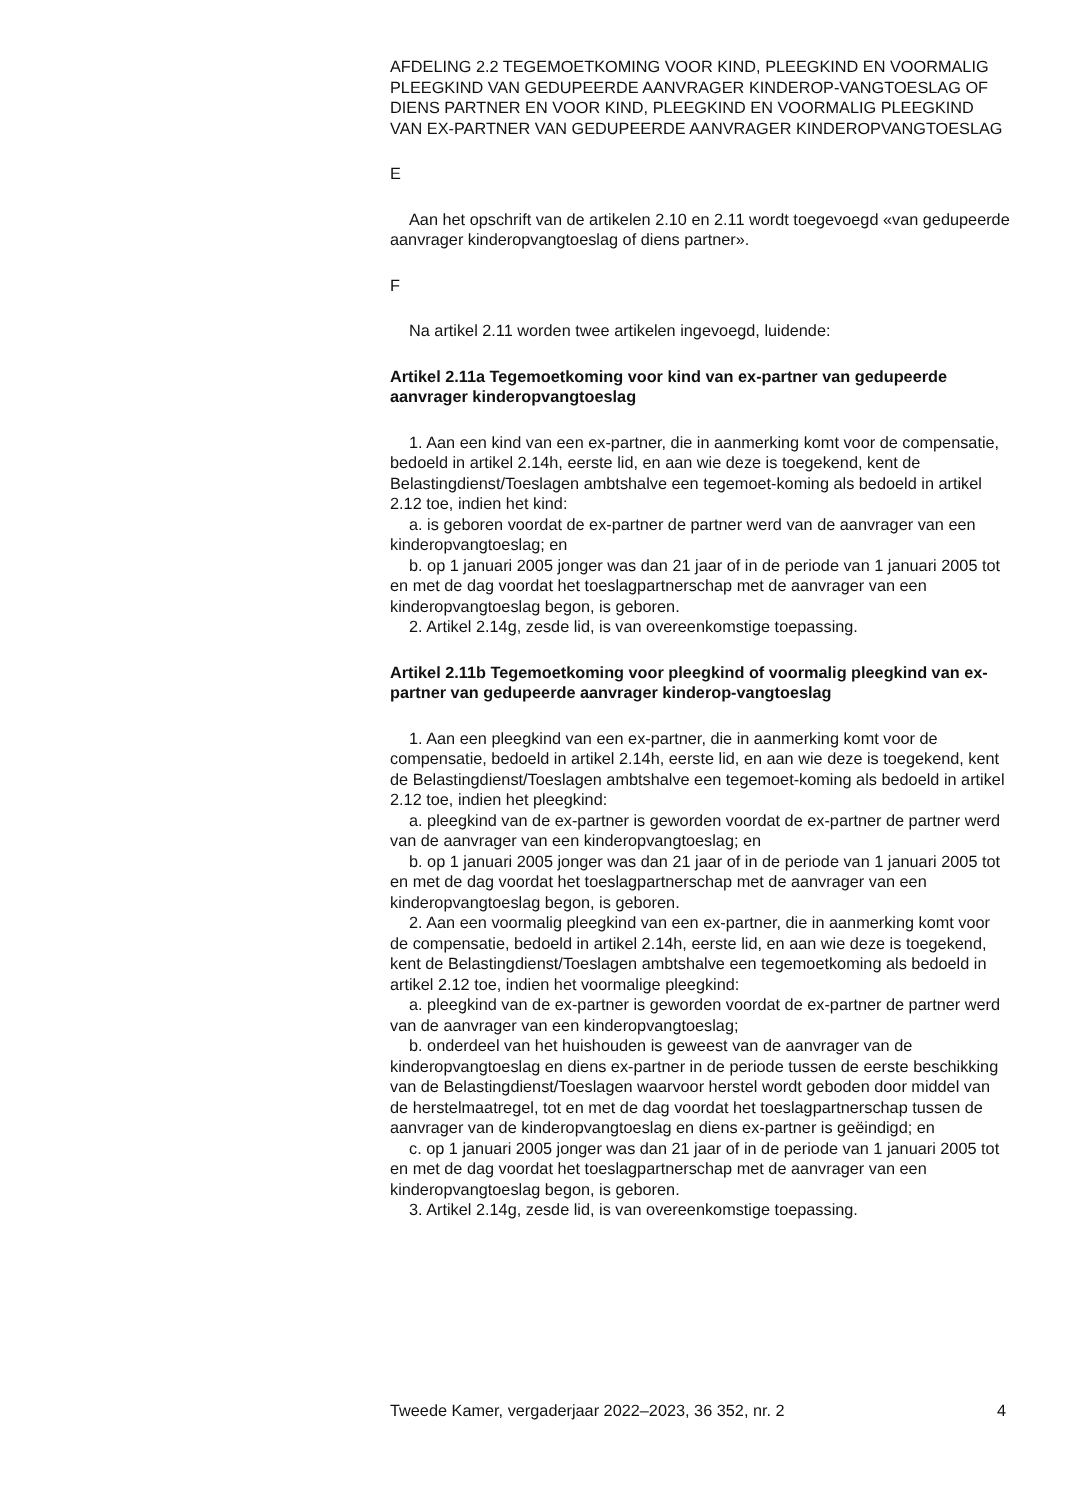AFDELING 2.2 TEGEMOETKOMING VOOR KIND, PLEEGKIND EN VOORMALIG PLEEGKIND VAN GEDUPEERDE AANVRAGER KINDEROP-VANGTOESLAG OF DIENS PARTNER EN VOOR KIND, PLEEGKIND EN VOORMALIG PLEEGKIND VAN EX-PARTNER VAN GEDUPEERDE AANVRAGER KINDEROPVANGTOESLAG
E
Aan het opschrift van de artikelen 2.10 en 2.11 wordt toegevoegd «van gedupeerde aanvrager kinderopvangtoeslag of diens partner».
F
Na artikel 2.11 worden twee artikelen ingevoegd, luidende:
Artikel 2.11a Tegemoetkoming voor kind van ex-partner van gedupeerde aanvrager kinderopvangtoeslag
1. Aan een kind van een ex-partner, die in aanmerking komt voor de compensatie, bedoeld in artikel 2.14h, eerste lid, en aan wie deze is toegekend, kent de Belastingdienst/Toeslagen ambtshalve een tegemoet-koming als bedoeld in artikel 2.12 toe, indien het kind:
a. is geboren voordat de ex-partner de partner werd van de aanvrager van een kinderopvangtoeslag; en
b. op 1 januari 2005 jonger was dan 21 jaar of in de periode van 1 januari 2005 tot en met de dag voordat het toeslagpartnerschap met de aanvrager van een kinderopvangtoeslag begon, is geboren.
2. Artikel 2.14g, zesde lid, is van overeenkomstige toepassing.
Artikel 2.11b Tegemoetkoming voor pleegkind of voormalig pleegkind van ex-partner van gedupeerde aanvrager kinderop-vangtoeslag
1. Aan een pleegkind van een ex-partner, die in aanmerking komt voor de compensatie, bedoeld in artikel 2.14h, eerste lid, en aan wie deze is toegekend, kent de Belastingdienst/Toeslagen ambtshalve een tegemoet-koming als bedoeld in artikel 2.12 toe, indien het pleegkind:
a. pleegkind van de ex-partner is geworden voordat de ex-partner de partner werd van de aanvrager van een kinderopvangtoeslag; en
b. op 1 januari 2005 jonger was dan 21 jaar of in de periode van 1 januari 2005 tot en met de dag voordat het toeslagpartnerschap met de aanvrager van een kinderopvangtoeslag begon, is geboren.
2. Aan een voormalig pleegkind van een ex-partner, die in aanmerking komt voor de compensatie, bedoeld in artikel 2.14h, eerste lid, en aan wie deze is toegekend, kent de Belastingdienst/Toeslagen ambtshalve een tegemoetkoming als bedoeld in artikel 2.12 toe, indien het voormalige pleegkind:
a. pleegkind van de ex-partner is geworden voordat de ex-partner de partner werd van de aanvrager van een kinderopvangtoeslag;
b. onderdeel van het huishouden is geweest van de aanvrager van de kinderopvangtoeslag en diens ex-partner in de periode tussen de eerste beschikking van de Belastingdienst/Toeslagen waarvoor herstel wordt geboden door middel van de herstelmaatregel, tot en met de dag voordat het toeslagpartnerschap tussen de aanvrager van de kinderopvangtoeslag en diens ex-partner is geëindigd; en
c. op 1 januari 2005 jonger was dan 21 jaar of in de periode van 1 januari 2005 tot en met de dag voordat het toeslagpartnerschap met de aanvrager van een kinderopvangtoeslag begon, is geboren.
3. Artikel 2.14g, zesde lid, is van overeenkomstige toepassing.
Tweede Kamer, vergaderjaar 2022–2023, 36 352, nr. 2 4